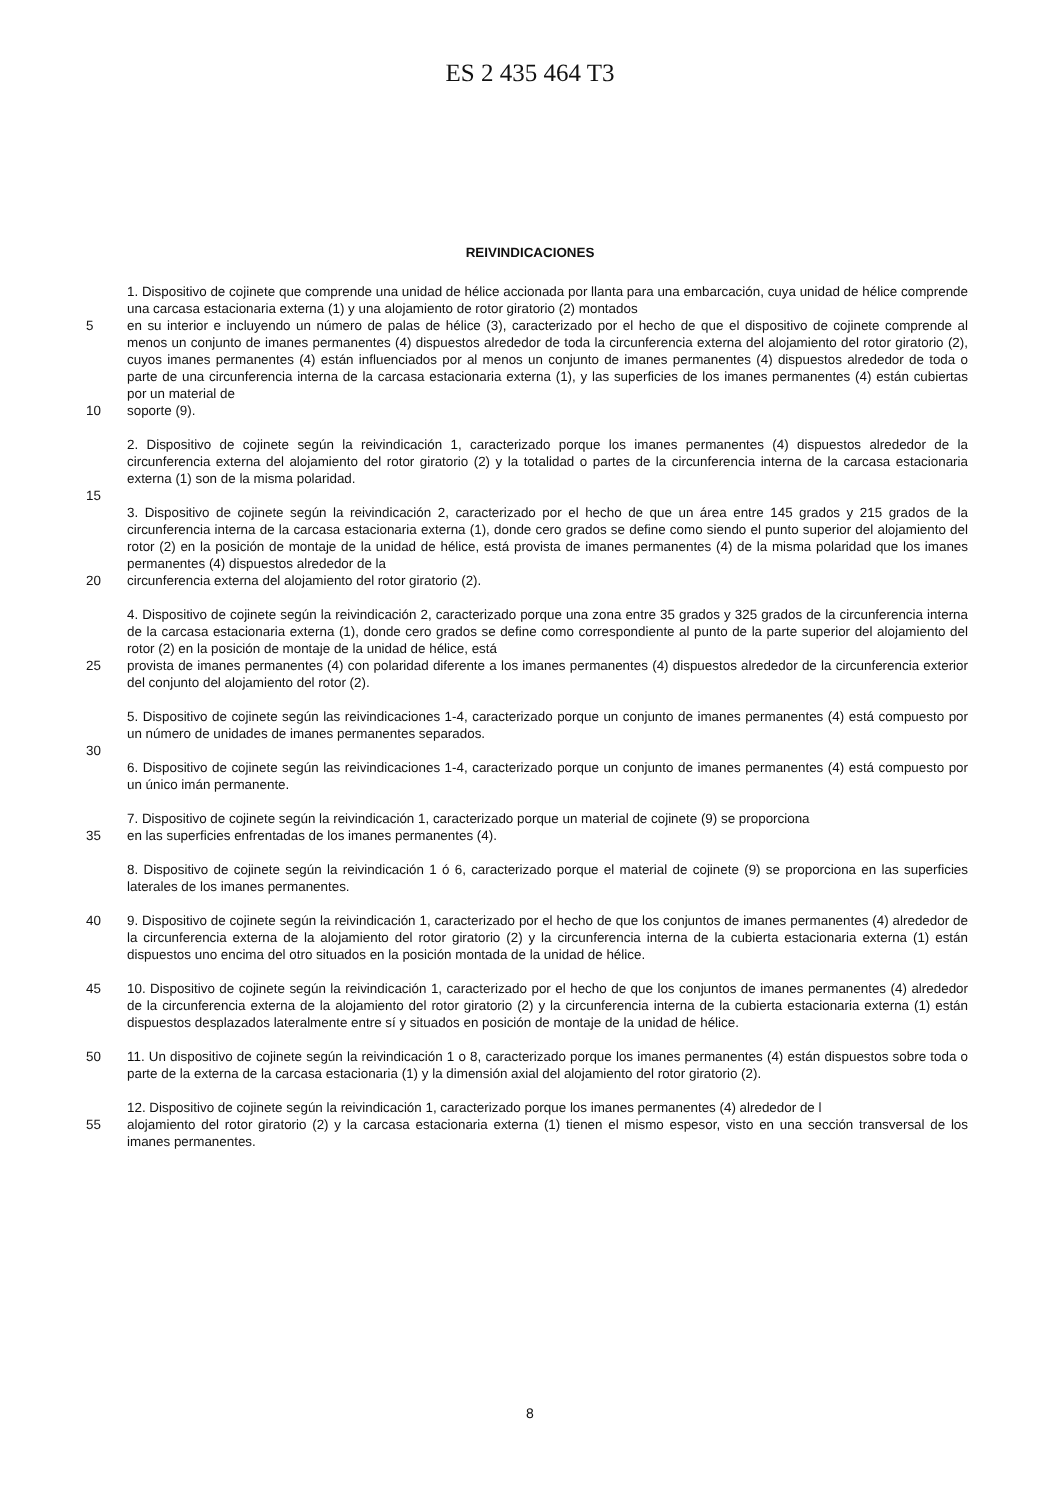ES 2 435 464 T3
REIVINDICACIONES
1. Dispositivo de cojinete que comprende una unidad de hélice accionada por llanta para una embarcación, cuya unidad de hélice comprende una carcasa estacionaria externa (1) y una alojamiento de rotor giratorio (2) montados
5 en su interior e incluyendo un número de palas de hélice (3), caracterizado por el hecho de que el dispositivo de cojinete comprende al menos un conjunto de imanes permanentes (4) dispuestos alrededor de toda la circunferencia externa del alojamiento del rotor giratorio (2), cuyos imanes permanentes (4) están influenciados por al menos un conjunto de imanes permanentes (4) dispuestos alrededor de toda o parte de una circunferencia interna de la carcasa estacionaria externa (1), y las superficies de los imanes permanentes (4) están cubiertas por un material de
10 soporte (9).
2. Dispositivo de cojinete según la reivindicación 1, caracterizado porque los imanes permanentes (4) dispuestos alrededor de la circunferencia externa del alojamiento del rotor giratorio (2) y la totalidad o partes de la circunferencia interna de la carcasa estacionaria externa (1) son de la misma polaridad.
15
3. Dispositivo de cojinete según la reivindicación 2, caracterizado por el hecho de que un área entre 145 grados y 215 grados de la circunferencia interna de la carcasa estacionaria externa (1), donde cero grados se define como siendo el punto superior del alojamiento del rotor (2) en la posición de montaje de la unidad de hélice, está provista de imanes permanentes (4) de la misma polaridad que los imanes permanentes (4) dispuestos alrededor de la
20 circunferencia externa del alojamiento del rotor giratorio (2).
4. Dispositivo de cojinete según la reivindicación 2, caracterizado porque una zona entre 35 grados y 325 grados de la circunferencia interna de la carcasa estacionaria externa (1), donde cero grados se define como correspondiente al punto de la parte superior del alojamiento del rotor (2) en la posición de montaje de la unidad de hélice, está
25 provista de imanes permanentes (4) con polaridad diferente a los imanes permanentes (4) dispuestos alrededor de la circunferencia exterior del conjunto del alojamiento del rotor (2).
5. Dispositivo de cojinete según las reivindicaciones 1-4, caracterizado porque un conjunto de imanes permanentes (4) está compuesto por un número de unidades de imanes permanentes separados.
30
6. Dispositivo de cojinete según las reivindicaciones 1-4, caracterizado porque un conjunto de imanes permanentes (4) está compuesto por un único imán permanente.
7. Dispositivo de cojinete según la reivindicación 1, caracterizado porque un material de cojinete (9) se proporciona
35 en las superficies enfrentadas de los imanes permanentes (4).
8. Dispositivo de cojinete según la reivindicación 1 ó 6, caracterizado porque el material de cojinete (9) se proporciona en las superficies laterales de los imanes permanentes.
40 9. Dispositivo de cojinete según la reivindicación 1, caracterizado por el hecho de que los conjuntos de imanes permanentes (4) alrededor de la circunferencia externa de la alojamiento del rotor giratorio (2) y la circunferencia interna de la cubierta estacionaria externa (1) están dispuestos uno encima del otro situados en la posición montada de la unidad de hélice.
45 10. Dispositivo de cojinete según la reivindicación 1, caracterizado por el hecho de que los conjuntos de imanes permanentes (4) alrededor de la circunferencia externa de la alojamiento del rotor giratorio (2) y la circunferencia interna de la cubierta estacionaria externa (1) están dispuestos desplazados lateralmente entre sí y situados en posición de montaje de la unidad de hélice.
50 11. Un dispositivo de cojinete según la reivindicación 1 o 8, caracterizado porque los imanes permanentes (4) están dispuestos sobre toda o parte de la externa de la carcasa estacionaria (1) y la dimensión axial del alojamiento del rotor giratorio (2).
12. Dispositivo de cojinete según la reivindicación 1, caracterizado porque los imanes permanentes (4) alrededor de l
55 alojamiento del rotor giratorio (2) y la carcasa estacionaria externa (1) tienen el mismo espesor, visto en una sección transversal de los imanes permanentes.
8